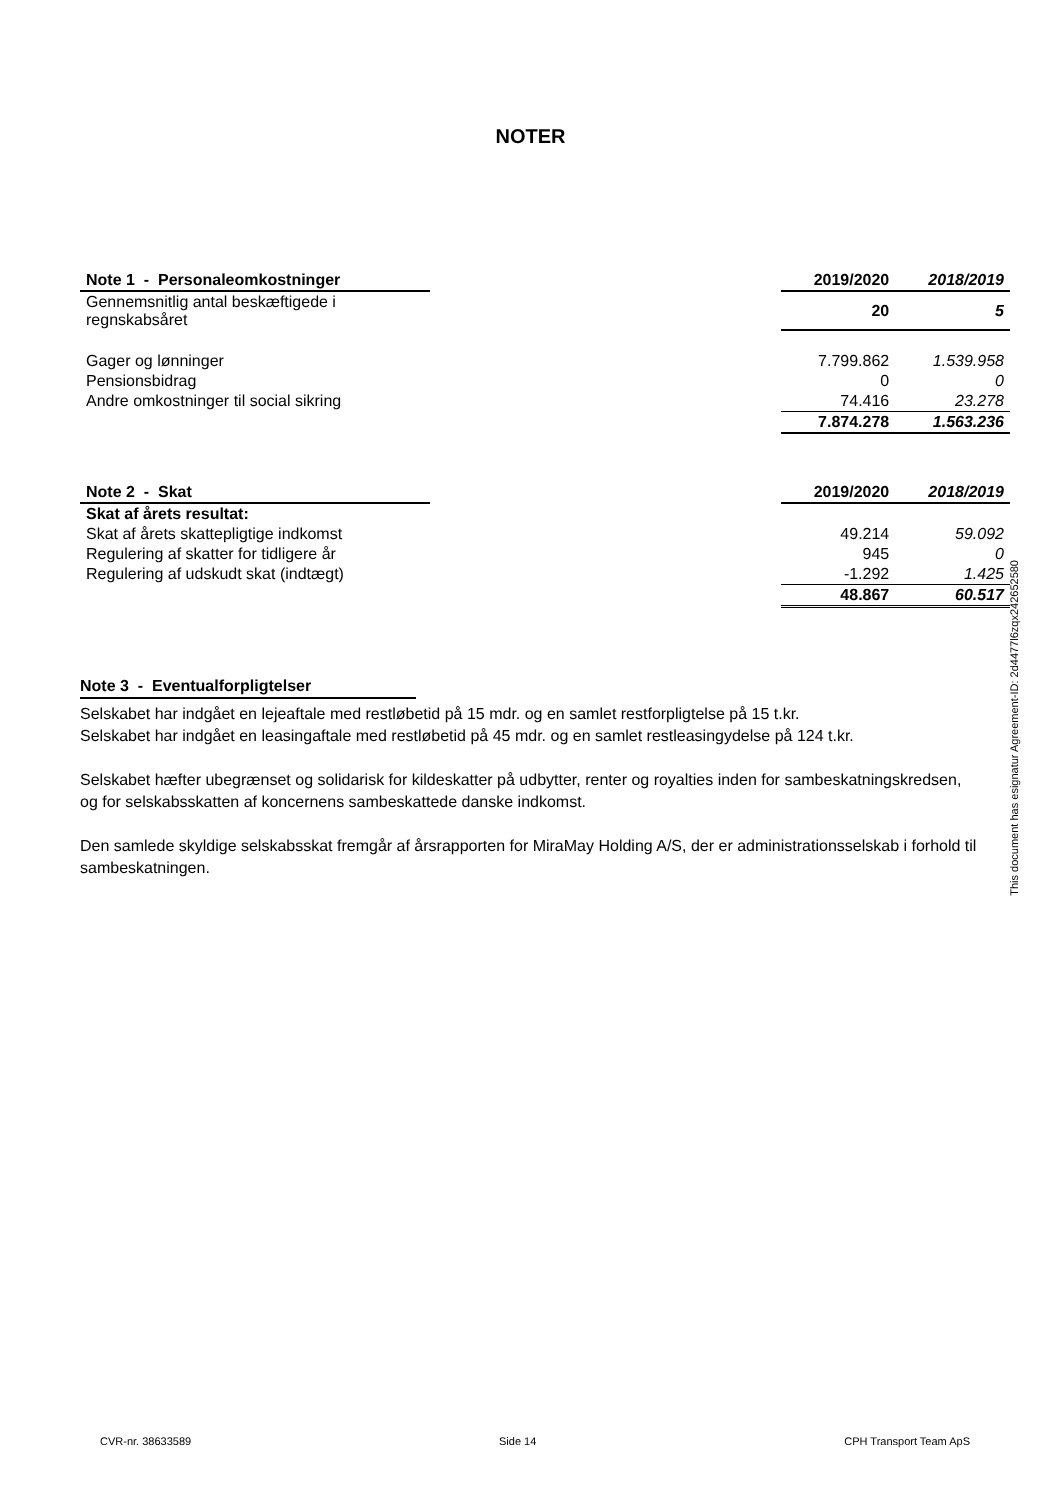NOTER
| Note 1 - Personaleomkostninger | | 2019/2020 | 2018/2019 |
| --- | --- | --- | --- |
| Gennemsnitlig antal beskæftigede i regnskabsåret | | 20 | 5 |
| Gager og lønninger | | 7.799.862 | 1.539.958 |
| Pensionsbidrag | | 0 | 0 |
| Andre omkostninger til social sikring | | 74.416 | 23.278 |
| | | 7.874.278 | 1.563.236 |
| Note 2 - Skat | | 2019/2020 | 2018/2019 |
| --- | --- | --- | --- |
| Skat af årets resultat: | | | |
| Skat af årets skattepligtige indkomst | | 49.214 | 59.092 |
| Regulering af skatter for tidligere år | | 945 | 0 |
| Regulering af udskudt skat (indtægt) | | -1.292 | 1.425 |
| | | 48.867 | 60.517 |
Note 3 - Eventualforpligtelser
Selskabet har indgået en lejeaftale med restløbetid på 15 mdr. og en samlet restforpligtelse på 15 t.kr.
Selskabet har indgået en leasingaftale med restløbetid på 45 mdr. og en samlet restleasingydelse på 124 t.kr.
Selskabet hæfter ubegrænset og solidarisk for kildeskatter på udbytter, renter og royalties inden for sambeskatningskredsen, og for selskabsskatten af koncernens sambeskattede danske indkomst.
Den samlede skyldige selskabsskat fremgår af årsrapporten for MiraMay Holding A/S, der er administrationsselskab i forhold til sambeskatningen.
This document has esignatur Agreement-ID: 2d4477l6zqx242652580
CVR-nr. 38633589 Side 14 CPH Transport Team ApS